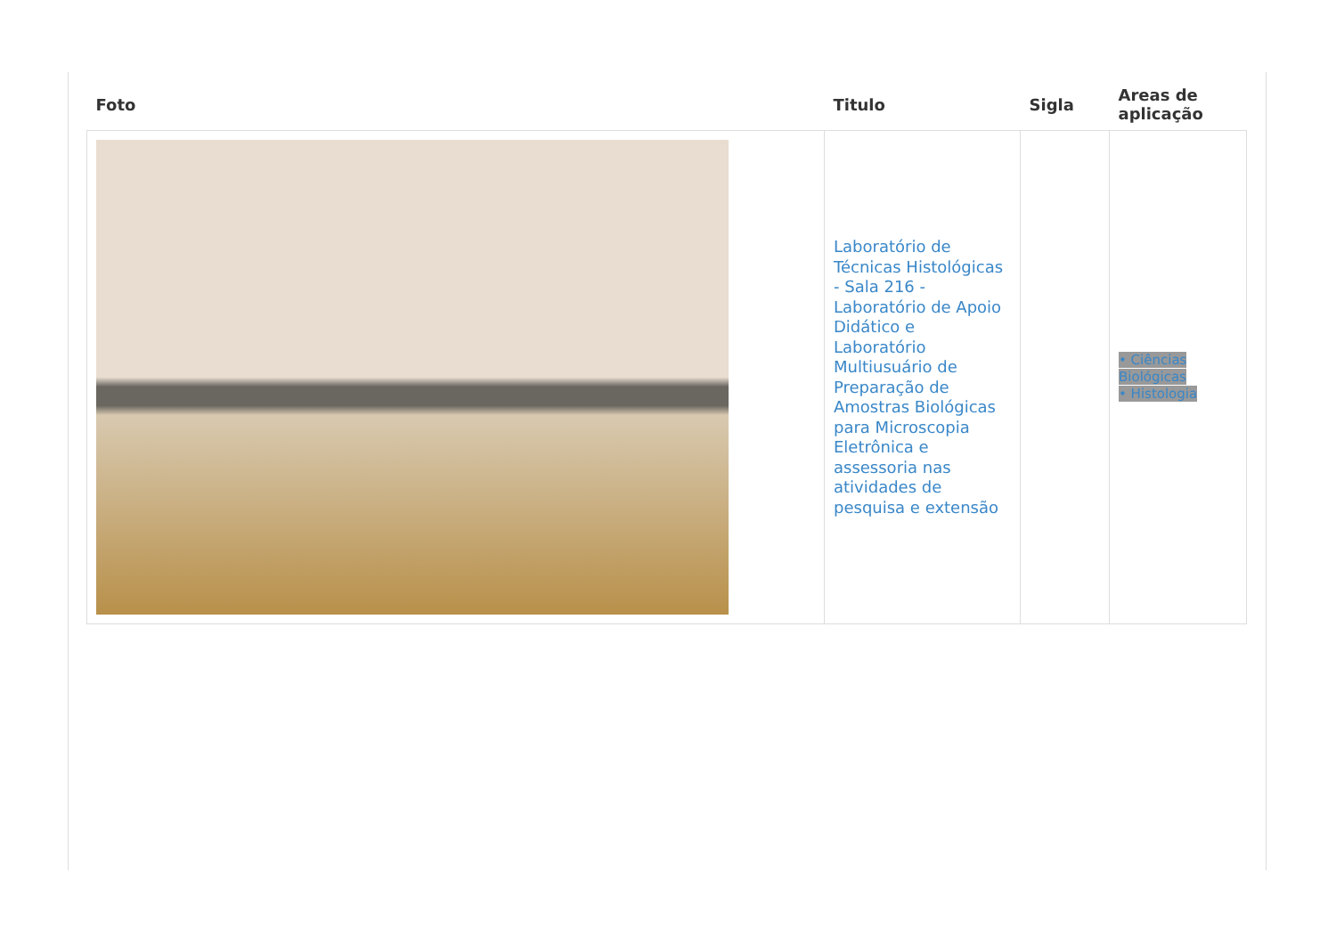| Foto | Titulo | Sigla | Areas de aplicação |
| --- | --- | --- | --- |
| | Laboratório de Técnicas Histológicas - Sala 216 - Laboratório de Apoio Didático e Laboratório Multiusuário de Preparação de Amostras Biológicas para Microscopia Eletrônica e assessoria nas atividades de pesquisa e extensão | | • Ciências Biológicas • Histologia |